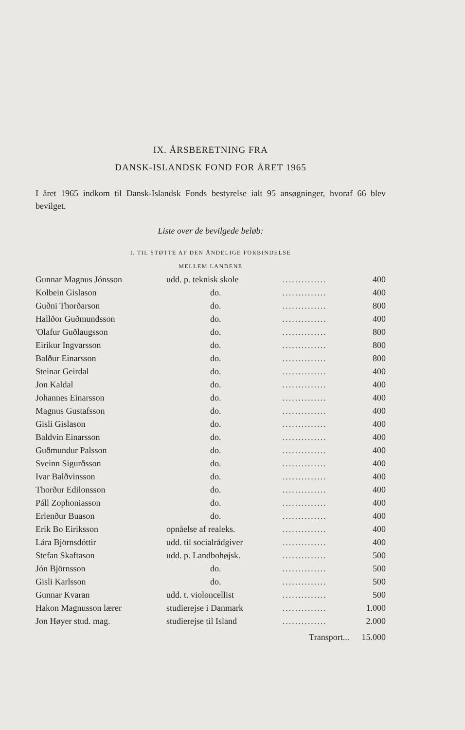IX. ÅRSBERETNING FRA
DANSK-ISLANDSK FOND FOR ÅRET 1965
I året 1965 indkom til Dansk-Islandsk Fonds bestyrelse ialt 95 ansøgninger, hvoraf 66 blev bevilget.
Liste over de bevilgede beløb:
I. TIL STØTTE AF DEN ÅNDELIGE FORBINDELSE
MELLEM LANDENE
| Gunnar Magnus Jónsson | udd. p. teknisk skole | .............. | 400 |
| Kolbein Gislason | do. | .............. | 400 |
| Guðni Thorðarson | do. | .............. | 800 |
| Hallðor Guðmundsson | do. | .............. | 400 |
| 'Olafur Guðlaugsson | do. | .............. | 800 |
| Eirikur Ingvarsson | do. | .............. | 800 |
| Balður Einarsson | do. | .............. | 800 |
| Steinar Geirdal | do. | .............. | 400 |
| Jon Kaldal | do. | .............. | 400 |
| Johannes Einarsson | do. | .............. | 400 |
| Magnus Gustafsson | do. | .............. | 400 |
| Gisli Gislason | do. | .............. | 400 |
| Baldvin Einarsson | do. | .............. | 400 |
| Guðmundur Palsson | do. | .............. | 400 |
| Sveinn Sigurðsson | do. | .............. | 400 |
| Ivar Balðvinsson | do. | .............. | 400 |
| Thorður Edilonsson | do. | .............. | 400 |
| Páll Zophoniasson | do. | .............. | 400 |
| Erlenður Buason | do. | .............. | 400 |
| Erik Bo Eiriksson | opnåelse af realeks. | .............. | 400 |
| Lára Björnsdóttir | udd. til socialrådgiver | .............. | 400 |
| Stefan Skaftason | udd. p. Landbohøjsk. | .............. | 500 |
| Jón Björnsson | do. | .............. | 500 |
| Gisli Karlsson | do. | .............. | 500 |
| Gunnar Kvaran | udd. t. violoncellist | .............. | 500 |
| Hakon Magnusson lærer | studierejse i Danmark | .............. | 1.000 |
| Jon Høyer stud. mag. | studierejse til Island | .............. | 2.000 |
| | | Transport... | 15.000 |